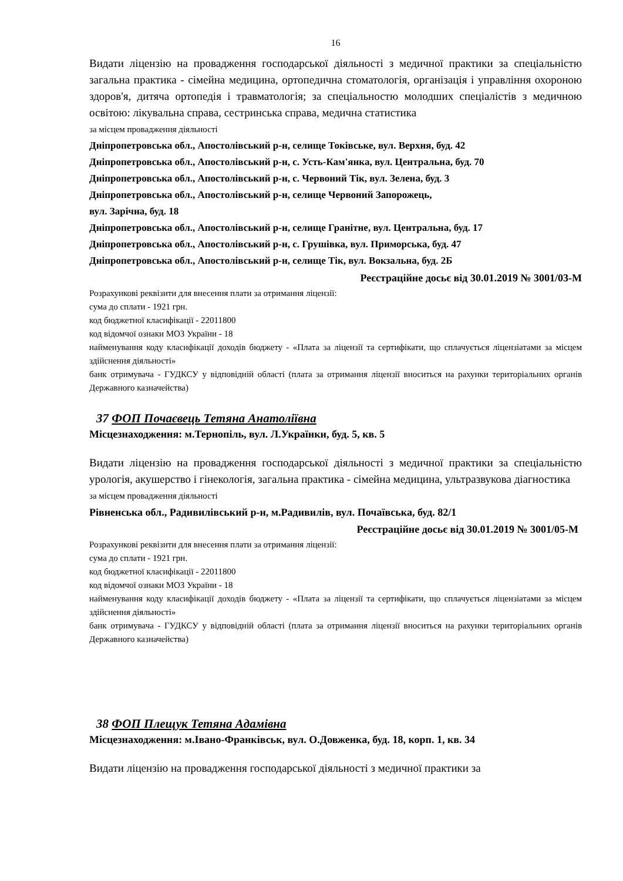16
Видати ліцензію на провадження господарської діяльності з медичної практики за спеціальністю загальна практика - сімейна медицина, ортопедична стоматологія, організація і управління охороною здоров'я, дитяча ортопедія і травматологія; за спеціальностю молодших спеціалістів з медичною освітою: лікувальна справа, сестринська справа, медична статистика
за місцем провадження діяльності
Дніпропетровська обл., Апостолівський р-н, селище Токівське, вул. Верхня, буд. 42
Дніпропетровська обл., Апостолівський р-н, с. Усть-Кам'янка, вул. Центральна, буд. 70
Дніпропетровська обл., Апостолівський р-н, с. Червоний Тік, вул. Зелена, буд. 3
Дніпропетровська обл., Апостолівський р-н, селище Червоний Запорожець,
вул. Зарічна, буд. 18
Дніпропетровська обл., Апостолівський р-н, селище Гранітне, вул. Центральна, буд. 17
Дніпропетровська обл., Апостолівський р-н, с. Грушівка, вул. Приморська, буд. 47
Дніпропетровська обл., Апостолівський р-н, селище Тік, вул. Вокзальна, буд. 2Б
Реєстраційне досьє від 30.01.2019 № 3001/03-М
Розрахункові реквізити для внесення плати за отримання ліцензії:
сума до сплати - 1921 грн.
код бюджетної класифікації - 22011800
код відомчої ознаки МОЗ України - 18
найменування коду класифікації доходів бюджету - «Плата за ліцензії та сертифікати, що сплачується ліцензіатами за місцем здійснення діяльності»
банк отримувача - ГУДКСУ у відповідній області (плата за отримання ліцензії вноситься на рахунки територіальних органів Державного казначейства)
37 ФОП Почаєвець Тетяна Анатоліївна
Місцезнаходження: м.Тернопіль, вул. Л.Українки, буд. 5, кв. 5
Видати ліцензію на провадження господарської діяльності з медичної практики за спеціальністю урологія, акушерство і гінекологія, загальна практика - сімейна медицина, ультразвукова діагностика
за місцем провадження діяльності
Рівненська обл., Радивилівський р-н, м.Радивилів, вул. Почаївська, буд. 82/1
Реєстраційне досьє від 30.01.2019 № 3001/05-М
Розрахункові реквізити для внесення плати за отримання ліцензії:
сума до сплати - 1921 грн.
код бюджетної класифікації - 22011800
код відомчої ознаки МОЗ України - 18
найменування коду класифікації доходів бюджету - «Плата за ліцензії та сертифікати, що сплачується ліцензіатами за місцем здійснення діяльності»
банк отримувача - ГУДКСУ у відповідній області (плата за отримання ліцензії вноситься на рахунки територіальних органів Державного казначейства)
38 ФОП Плещук Тетяна Адамівна
Місцезнаходження: м.Івано-Франківськ, вул. О.Довженка, буд. 18, корп. 1, кв. 34
Видати ліцензію на провадження господарської діяльності з медичної практики за